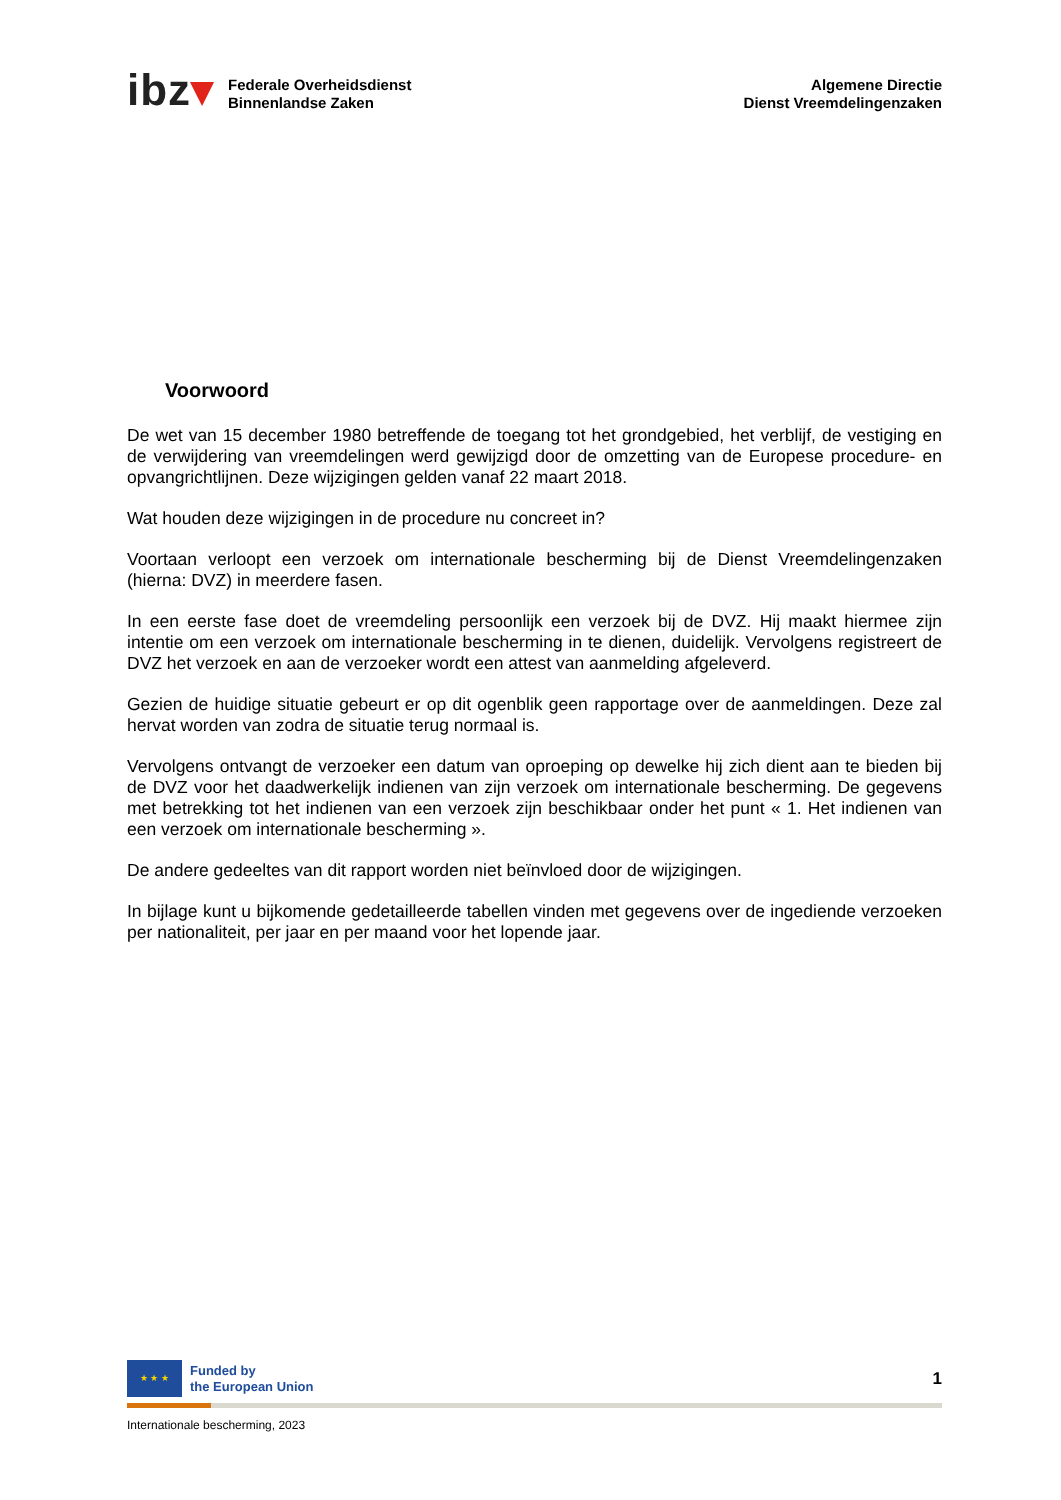ibz▾
Federale Overheidsdienst
Binnenlandse Zaken
Algemene Directie
Dienst Vreemdelingenzaken
Voorwoord
De wet van 15 december 1980 betreffende de toegang tot het grondgebied, het verblijf, de vestiging en de verwijdering van vreemdelingen werd gewijzigd door de omzetting van de Europese procedure- en opvangrichtlijnen. Deze wijzigingen gelden vanaf 22 maart 2018.
Wat houden deze wijzigingen in de procedure nu concreet in?
Voortaan verloopt een verzoek om internationale bescherming bij de Dienst Vreemdelingenzaken (hierna: DVZ) in meerdere fasen.
In een eerste fase doet de vreemdeling persoonlijk een verzoek bij de DVZ. Hij maakt hiermee zijn intentie om een verzoek om internationale bescherming in te dienen, duidelijk. Vervolgens registreert de DVZ het verzoek en aan de verzoeker wordt een attest van aanmelding afgeleverd.
Gezien de huidige situatie gebeurt er op dit ogenblik geen rapportage over de aanmeldingen. Deze zal hervat worden van zodra de situatie terug normaal is.
Vervolgens ontvangt de verzoeker een datum van oproeping op dewelke hij zich dient aan te bieden bij de DVZ voor het daadwerkelijk indienen van zijn verzoek om internationale bescherming. De gegevens met betrekking tot het indienen van een verzoek zijn beschikbaar onder het punt « 1. Het indienen van een verzoek om internationale bescherming ».
De andere gedeeltes van dit rapport worden niet beïnvloed door de wijzigingen.
In bijlage kunt u bijkomende gedetailleerde tabellen vinden met gegevens over de ingediende verzoeken per nationaliteit, per jaar en per maand voor het lopende jaar.
★ ★ ★
Funded by
the European Union
1
Internationale bescherming, 2023